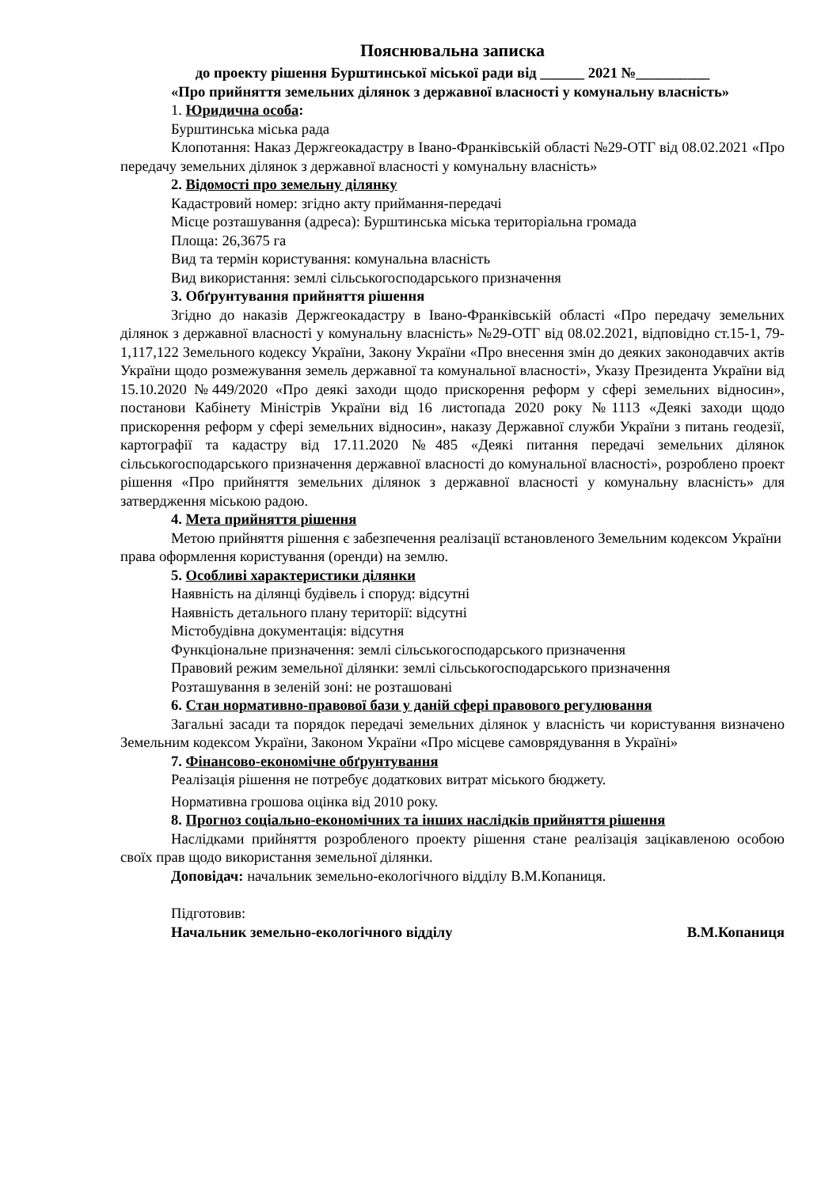Пояснювальна записка
до проекту рішення Бурштинської міської ради від ______ 2021 №__________
«Про прийняття земельних ділянок з державної власності у комунальну власність»
1. Юридична особа:
Бурштинська міська рада
Клопотання: Наказ Держгеокадастру в Івано-Франківській області №29-ОТГ від 08.02.2021 «Про передачу земельних ділянок з державної власності у комунальну власність»
2. Відомості про земельну ділянку
Кадастровий номер: згідно акту приймання-передачі
Місце розташування (адреса): Бурштинська міська територіальна громада
Площа: 26,3675 га
Вид та термін користування: комунальна власність
Вид використання: землі сільськогосподарського призначення
3. Обґрунтування прийняття рішення
Згідно до наказів Держгеокадастру в Івано-Франківській області «Про передачу земельних ділянок з державної власності у комунальну власність» №29-ОТГ від 08.02.2021, відповідно ст.15-1, 79-1,117,122 Земельного кодексу України, Закону України «Про внесення змін до деяких законодавчих актів України щодо розмежування земель державної та комунальної власності», Указу Президента України від 15.10.2020 №449/2020 «Про деякі заходи щодо прискорення реформ у сфері земельних відносин», постанови Кабінету Міністрів України від 16 листопада 2020 року №1113 «Деякі заходи щодо прискорення реформ у сфері земельних відносин», наказу Державної служби України з питань геодезії, картографії та кадастру від 17.11.2020 №485 «Деякі питання передачі земельних ділянок сільськогосподарського призначення державної власності до комунальної власності», розроблено проект рішення «Про прийняття земельних ділянок з державної власності у комунальну власність» для затвердження міською радою.
4. Мета прийняття рішення
Метою прийняття рішення є забезпечення реалізації встановленого Земельним кодексом України права оформлення користування (оренди) на землю.
5. Особливі характеристики ділянки
Наявність на ділянці будівель і споруд: відсутні
Наявність детального плану території: відсутні
Містобудівна документація: відсутня
Функціональне призначення: землі сільськогосподарського призначення
Правовий режим земельної ділянки: землі сільськогосподарського призначення
Розташування в зеленій зоні: не розташовані
6. Стан нормативно-правової бази у даній сфері правового регулювання
Загальні засади та порядок передачі земельних ділянок у власність чи користування визначено Земельним кодексом України, Законом України «Про місцеве самоврядування в Україні»
7. Фінансово-економічне обґрунтування
Реалізація рішення не потребує додаткових витрат міського бюджету.
Нормативна грошова оцінка від 2010 року.
8. Прогноз соціально-економічних та інших наслідків прийняття рішення
Наслідками прийняття розробленого проекту рішення стане реалізація зацікавленою особою своїх прав щодо використання земельної ділянки.
Доповідач: начальник земельно-екологічного відділу В.М.Копаниця.
Підготовив:
Начальник земельно-екологічного відділу В.М.Копаниця